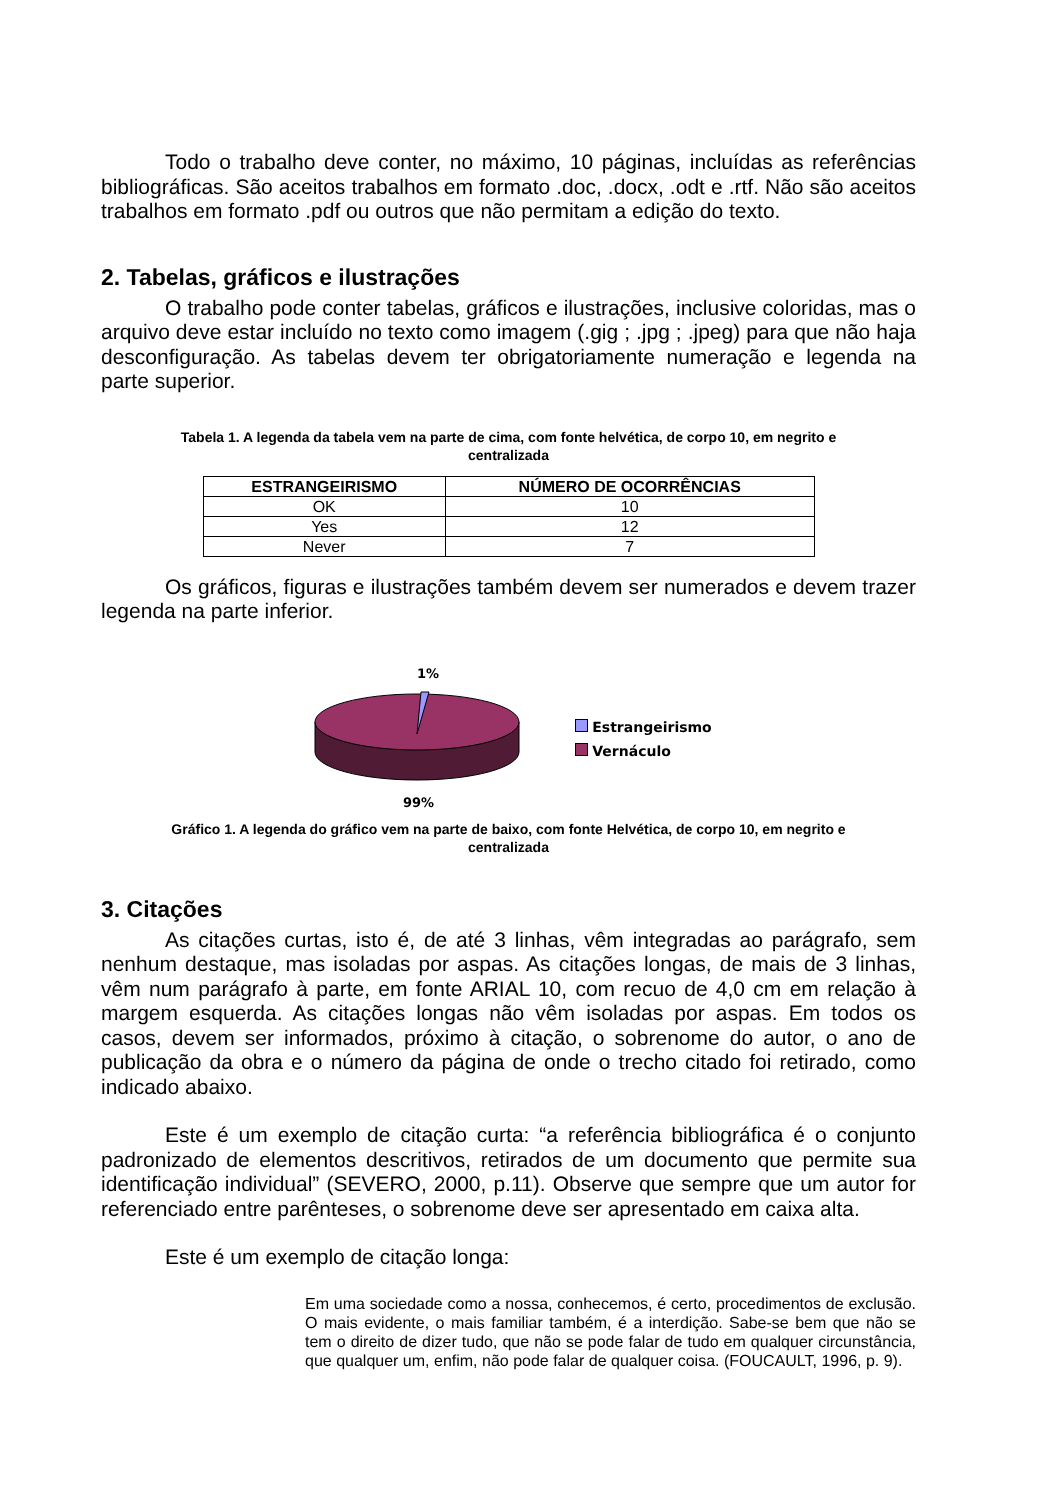Todo o trabalho deve conter, no máximo, 10 páginas, incluídas as referências bibliográficas. São aceitos trabalhos em formato .doc, .docx, .odt e .rtf. Não são aceitos trabalhos em formato .pdf ou outros que não permitam a edição do texto.
2. Tabelas, gráficos e ilustrações
O trabalho pode conter tabelas, gráficos e ilustrações, inclusive coloridas, mas o arquivo deve estar incluído no texto como imagem (.gig ; .jpg ; .jpeg) para que não haja desconfiguração. As tabelas devem ter obrigatoriamente numeração e legenda na parte superior.
Tabela 1. A legenda da tabela vem na parte de cima, com fonte helvética, de corpo 10, em negrito e centralizada
| ESTRANGEIRISMO | NÚMERO DE OCORRÊNCIAS |
| --- | --- |
| OK | 10 |
| Yes | 12 |
| Never | 7 |
Os gráficos, figuras e ilustrações também devem ser numerados e devem trazer legenda na parte inferior.
1%
99%
Estrangeirismo
Vernáculo
Gráfico 1. A legenda do gráfico vem na parte de baixo, com fonte Helvética, de corpo 10, em negrito e centralizada
3. Citações
As citações curtas, isto é, de até 3 linhas, vêm integradas ao parágrafo, sem nenhum destaque, mas isoladas por aspas. As citações longas, de mais de 3 linhas, vêm num parágrafo à parte, em fonte ARIAL 10, com recuo de 4,0 cm em relação à margem esquerda. As citações longas não vêm isoladas por aspas. Em todos os casos, devem ser informados, próximo à citação, o sobrenome do autor, o ano de publicação da obra e o número da página de onde o trecho citado foi retirado, como indicado abaixo.
Este é um exemplo de citação curta: “a referência bibliográfica é o conjunto padronizado de elementos descritivos, retirados de um documento que permite sua identificação individual” (SEVERO, 2000, p.11). Observe que sempre que um autor for referenciado entre parênteses, o sobrenome deve ser apresentado em caixa alta.
Este é um exemplo de citação longa:
Em uma sociedade como a nossa, conhecemos, é certo, procedimentos de exclusão. O mais evidente, o mais familiar também, é a interdição. Sabe-se bem que não se tem o direito de dizer tudo, que não se pode falar de tudo em qualquer circunstância, que qualquer um, enfim, não pode falar de qualquer coisa. (FOUCAULT, 1996, p. 9).